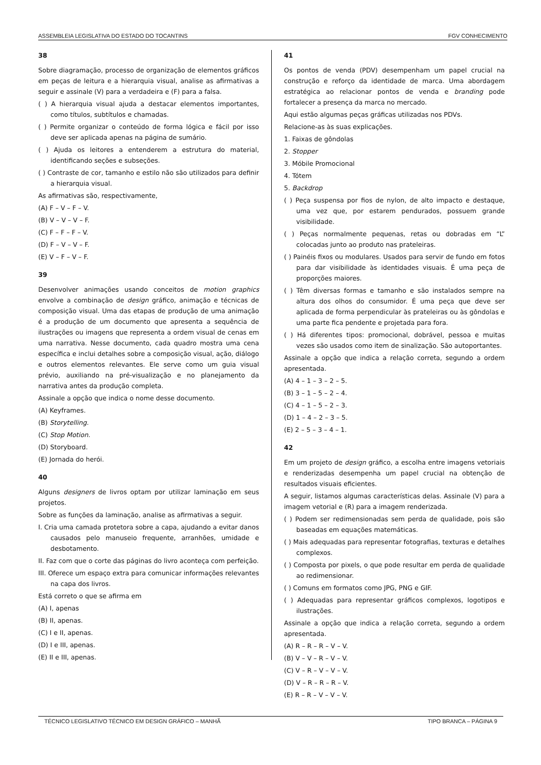ASSEMBLEIA LEGISLATIVA DO ESTADO DO TOCANTINS FGV CONHECIMENTO
38
Sobre diagramação, processo de organização de elementos gráficos em peças de leitura e a hierarquia visual, analise as afirmativas a seguir e assinale (V) para a verdadeira e (F) para a falsa.
( ) A hierarquia visual ajuda a destacar elementos importantes, como títulos, subtítulos e chamadas.
( ) Permite organizar o conteúdo de forma lógica e fácil por isso deve ser aplicada apenas na página de sumário.
( ) Ajuda os leitores a entenderem a estrutura do material, identificando seções e subseções.
( ) Contraste de cor, tamanho e estilo não são utilizados para definir a hierarquia visual.
As afirmativas são, respectivamente,
(A) F – V – F – V.
(B) V – V – V – F.
(C) F – F – F – V.
(D) F – V – V – F.
(E) V – F – V – F.
39
Desenvolver animações usando conceitos de motion graphics envolve a combinação de design gráfico, animação e técnicas de composição visual. Uma das etapas de produção de uma animação é a produção de um documento que apresenta a sequência de ilustrações ou imagens que representa a ordem visual de cenas em uma narrativa. Nesse documento, cada quadro mostra uma cena específica e inclui detalhes sobre a composição visual, ação, diálogo e outros elementos relevantes. Ele serve como um guia visual prévio, auxiliando na pré-visualização e no planejamento da narrativa antes da produção completa.
Assinale a opção que indica o nome desse documento.
(A) Keyframes.
(B) Storytelling.
(C) Stop Motion.
(D) Storyboard.
(E) Jornada do herói.
40
Alguns designers de livros optam por utilizar laminação em seus projetos.
Sobre as funções da laminação, analise as afirmativas a seguir.
I. Cria uma camada protetora sobre a capa, ajudando a evitar danos causados pelo manuseio frequente, arranhões, umidade e desbotamento.
II. Faz com que o corte das páginas do livro aconteça com perfeição.
III. Oferece um espaço extra para comunicar informações relevantes na capa dos livros.
Está correto o que se afirma em
(A) I, apenas
(B) II, apenas.
(C) I e II, apenas.
(D) I e III, apenas.
(E) II e III, apenas.
41
Os pontos de venda (PDV) desempenham um papel crucial na construção e reforço da identidade de marca. Uma abordagem estratégica ao relacionar pontos de venda e branding pode fortalecer a presença da marca no mercado.
Aqui estão algumas peças gráficas utilizadas nos PDVs.
Relacione-as às suas explicações.
1. Faixas de gôndolas
2. Stopper
3. Móbile Promocional
4. Tótem
5. Backdrop
( ) Peça suspensa por fios de nylon, de alto impacto e destaque, uma vez que, por estarem pendurados, possuem grande visibilidade.
( ) Peças normalmente pequenas, retas ou dobradas em “L” colocadas junto ao produto nas prateleiras.
( ) Painéis fixos ou modulares. Usados para servir de fundo em fotos para dar visibilidade às identidades visuais. É uma peça de proporções maiores.
( ) Têm diversas formas e tamanho e são instalados sempre na altura dos olhos do consumidor. É uma peça que deve ser aplicada de forma perpendicular às prateleiras ou às gôndolas e uma parte fica pendente e projetada para fora.
( ) Há diferentes tipos: promocional, dobrável, pessoa e muitas vezes são usados como item de sinalização. São autoportantes.
Assinale a opção que indica a relação correta, segundo a ordem apresentada.
(A) 4 – 1 – 3 – 2 – 5.
(B) 3 – 1 – 5 – 2 – 4.
(C) 4 – 1 – 5 – 2 – 3.
(D) 1 – 4 – 2 – 3 – 5.
(E) 2 – 5 – 3 – 4 – 1.
42
Em um projeto de design gráfico, a escolha entre imagens vetoriais e renderizadas desempenha um papel crucial na obtenção de resultados visuais eficientes.
A seguir, listamos algumas características delas. Assinale (V) para a imagem vetorial e (R) para a imagem renderizada.
( ) Podem ser redimensionadas sem perda de qualidade, pois são baseadas em equações matemáticas.
( ) Mais adequadas para representar fotografias, texturas e detalhes complexos.
( ) Composta por pixels, o que pode resultar em perda de qualidade ao redimensionar.
( ) Comuns em formatos como JPG, PNG e GIF.
( ) Adequadas para representar gráficos complexos, logotipos e ilustrações.
Assinale a opção que indica a relação correta, segundo a ordem apresentada.
(A) R – R – R – V – V.
(B) V – V – R – V – V.
(C) V – R – V – V – V.
(D) V – R – R – R – V.
(E) R – R – V – V – V.
TÉCNICO LEGISLATIVO TÉCNICO EM DESIGN GRÁFICO – MANHÃ TIPO BRANCA – PÁGINA 9